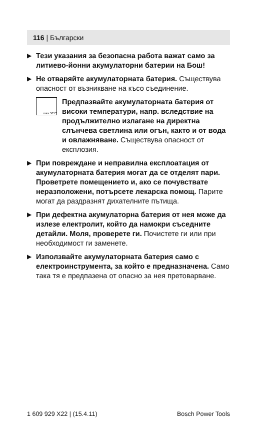116 | Български
▶
Тези указания за безопасна работа важат само за литиево-йонни акумулаторни батерии на Бош!
▶
Не отваряйте акумулаторната батерия. Съществува опасност от възникване на късо съединение.
max.50°C
Предпазвайте акумулаторната батерия от високи температури, напр. вследствие на продължително излагане на директна слънчева светлина или огън, както и от вода и овлажняване. Съществува опасност от експлозия.
▶
При повреждане и неправилна експлоатация от акумулаторната батерия могат да се отделят пари. Проветрете помещението и, ако се почувствате неразположени, потърсете лекарска помощ. Парите могат да раздразнят дихателните пътища.
▶
При дефектна акумулаторна батерия от нея може да излезе електролит, който да намокри съседните детайли. Моля, проверете ги. Почистете ги или при необходимост ги заменете.
▶
Използвайте акумулаторната батерия само с електроинструмента, за който е предназначена. Само така тя е предпазена от опасно за нея претоварване.
1 609 929 X22 | (15.4.11) Bosch Power Tools